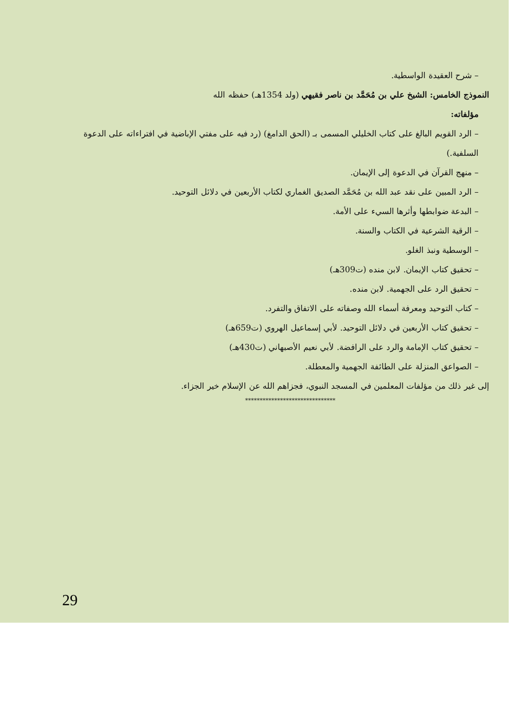– شرح العقيدة الواسطية.
النموذج الخامس: الشيخ علي بن مُحَمَّد بن ناصر فقيهي (ولد 1354هـ) حفظه الله
مؤلفاته:
– الرد القويم البالغ على كتاب الخليلي المسمى بـ (الحق الدامغ) (رد فيه على مفتي الإباضية في افتراءاته على الدعوة السلفية.)
– منهج القرآن في الدعوة إلى الإيمان.
– الرد المبين على نقد عبد الله بن مُحَمَّد الصديق الغماري لكتاب الأربعين في دلائل التوحيد.
– البدعة ضوابطها وأثرها السيء على الأمة.
– الرقية الشرعية في الكتاب والسنة.
– الوسطية ونبذ الغلو.
– تحقيق كتاب الإيمان. لابن منده (ت309هـ)
– تحقيق الرد على الجهمية. لابن منده.
– كتاب التوحيد ومعرفة أسماء الله وصفاته على الاتفاق والتفرد.
– تحقيق كتاب الأربعين في دلائل التوحيد. لأبي إسماعيل الهروي (ت659هـ)
– تحقيق كتاب الإمامة والرد على الرافضة. لأبي نعيم الأصبهاني (ت430هـ)
– الصواعق المنزلة على الطائفة الجهمية والمعطلة.
إلى غير ذلك من مؤلفات المعلمين في المسجد النبوي، فجزاهم الله عن الإسلام خير الجزاء.
*******************************
29